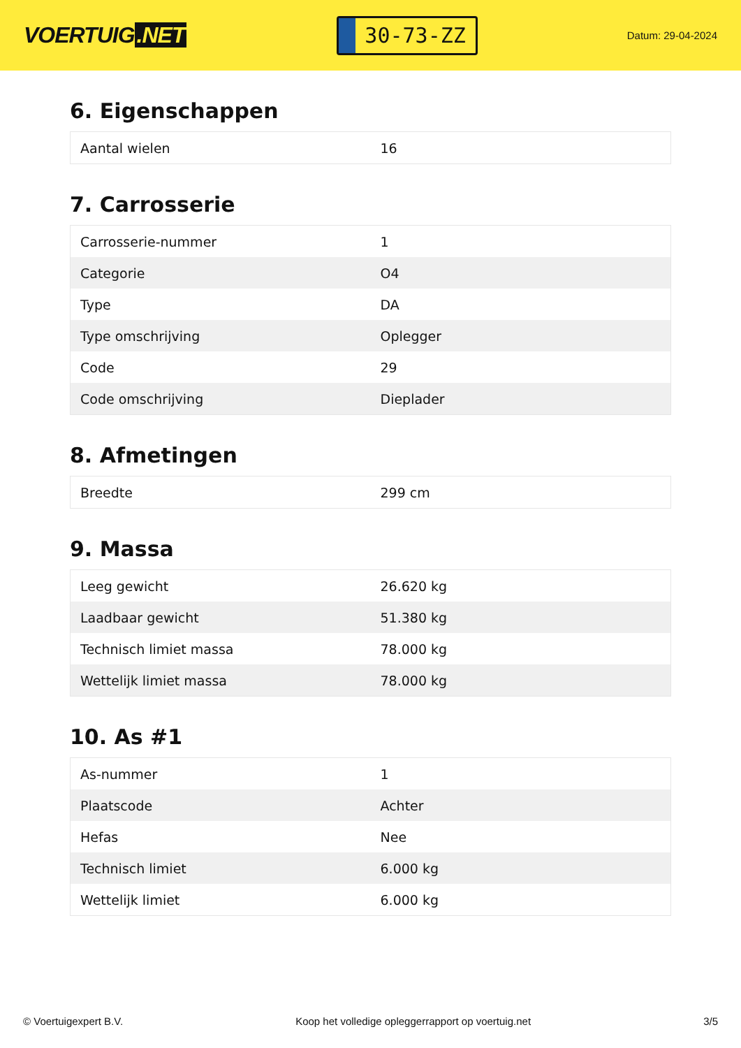VOERTUIG.NET
30-73-ZZ
Datum: 29-04-2024
6. Eigenschappen
| Aantal wielen | 16 |
7. Carrosserie
| Carrosserie-nummer | 1 |
| Categorie | O4 |
| Type | DA |
| Type omschrijving | Oplegger |
| Code | 29 |
| Code omschrijving | Dieplader |
8. Afmetingen
| Breedte | 299 cm |
9. Massa
| Leeg gewicht | 26.620 kg |
| Laadbaar gewicht | 51.380 kg |
| Technisch limiet massa | 78.000 kg |
| Wettelijk limiet massa | 78.000 kg |
10. As #1
| As-nummer | 1 |
| Plaatscode | Achter |
| Hefas | Nee |
| Technisch limiet | 6.000 kg |
| Wettelijk limiet | 6.000 kg |
© Voertuigexpert B.V. Koop het volledige opleggerrapport op voertuig.net 3/5